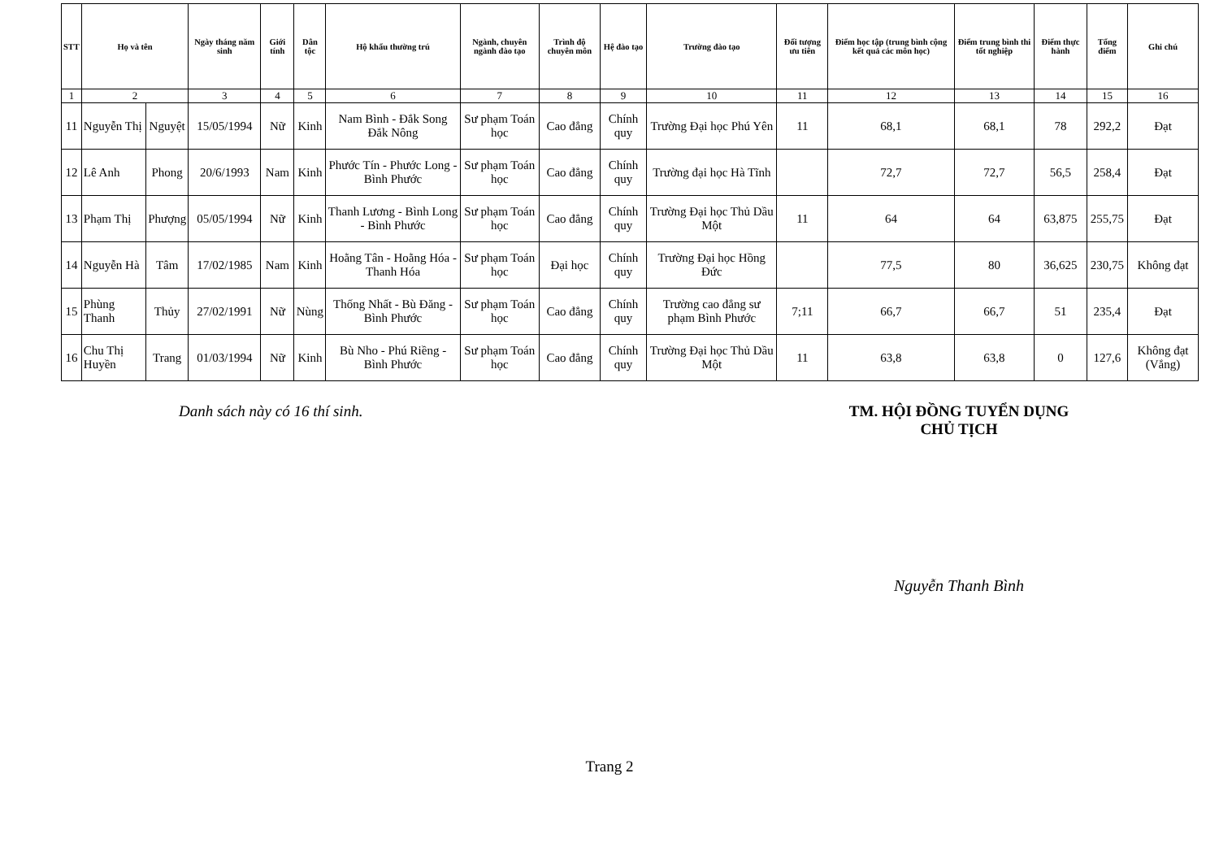| STT | Họ và tên | | Ngày tháng năm sinh | Giới tính | Dân tộc | Hộ khẩu thường trú | Ngành, chuyên ngành đào tạo | Trình độ chuyên môn | Hệ đào tạo | Trường đào tạo | Đối tượng ưu tiên | Điểm học tập (trung bình cộng kết quả các môn học) | Điểm trung bình thi tốt nghiệp | Điểm thực hành | Tổng điểm | Ghi chú |
| --- | --- | --- | --- | --- | --- | --- | --- | --- | --- | --- | --- | --- | --- | --- | --- | --- |
| 1 | 2 | | 3 | 4 | 5 | 6 | 7 | 8 | 9 | 10 | 11 | 12 | 13 | 14 | 15 | 16 |
| 11 | Nguyễn Thị | Nguyệt | 15/05/1994 | Nữ | Kinh | Nam Bình - Đắk Song Đắk Nông | Sư phạm Toán học | Cao đẳng | Chính quy | Trường Đại học Phú Yên | 11 | 68,1 | 68,1 | 78 | 292,2 | Đạt |
| 12 | Lê Anh | Phong | 20/6/1993 | Nam | Kinh | Phước Tín - Phước Long - Bình Phước | Sư phạm Toán học | Cao đẳng | Chính quy | Trường đại học Hà Tĩnh | | 72,7 | 72,7 | 56,5 | 258,4 | Đạt |
| 13 | Phạm Thị | Phượng | 05/05/1994 | Nữ | Kinh | Thanh Lương - Bình Long - Bình Phước | Sư phạm Toán học | Cao đẳng | Chính quy | Trường Đại học Thủ Dầu Một | 11 | 64 | 64 | 63,875 | 255,75 | Đạt |
| 14 | Nguyễn Hà | Tâm | 17/02/1985 | Nam | Kinh | Hoằng Tân - Hoằng Hóa - Thanh Hóa | Sư phạm Toán học | Đại học | Chính quy | Trường Đại học Hồng Đức | | 77,5 | 80 | 36,625 | 230,75 | Không đạt |
| 15 | Phùng Thanh | Thủy | 27/02/1991 | Nữ | Nùng | Thống Nhất - Bù Đăng - Bình Phước | Sư phạm Toán học | Cao đẳng | Chính quy | Trường cao đẳng sư phạm Bình Phước | 7;11 | 66,7 | 66,7 | 51 | 235,4 | Đạt |
| 16 | Chu Thị Huyền | Trang | 01/03/1994 | Nữ | Kinh | Bù Nho - Phú Riềng - Bình Phước | Sư phạm Toán học | Cao đẳng | Chính quy | Trường Đại học Thủ Dầu Một | 11 | 63,8 | 63,8 | 0 | 127,6 | Không đạt (Vắng) |
Danh sách này có 16 thí sinh. TM. HỘI ĐỒNG TUYỂN DỤNG
CHỦ TỊCH
Nguyễn Thanh Bình
Trang 2